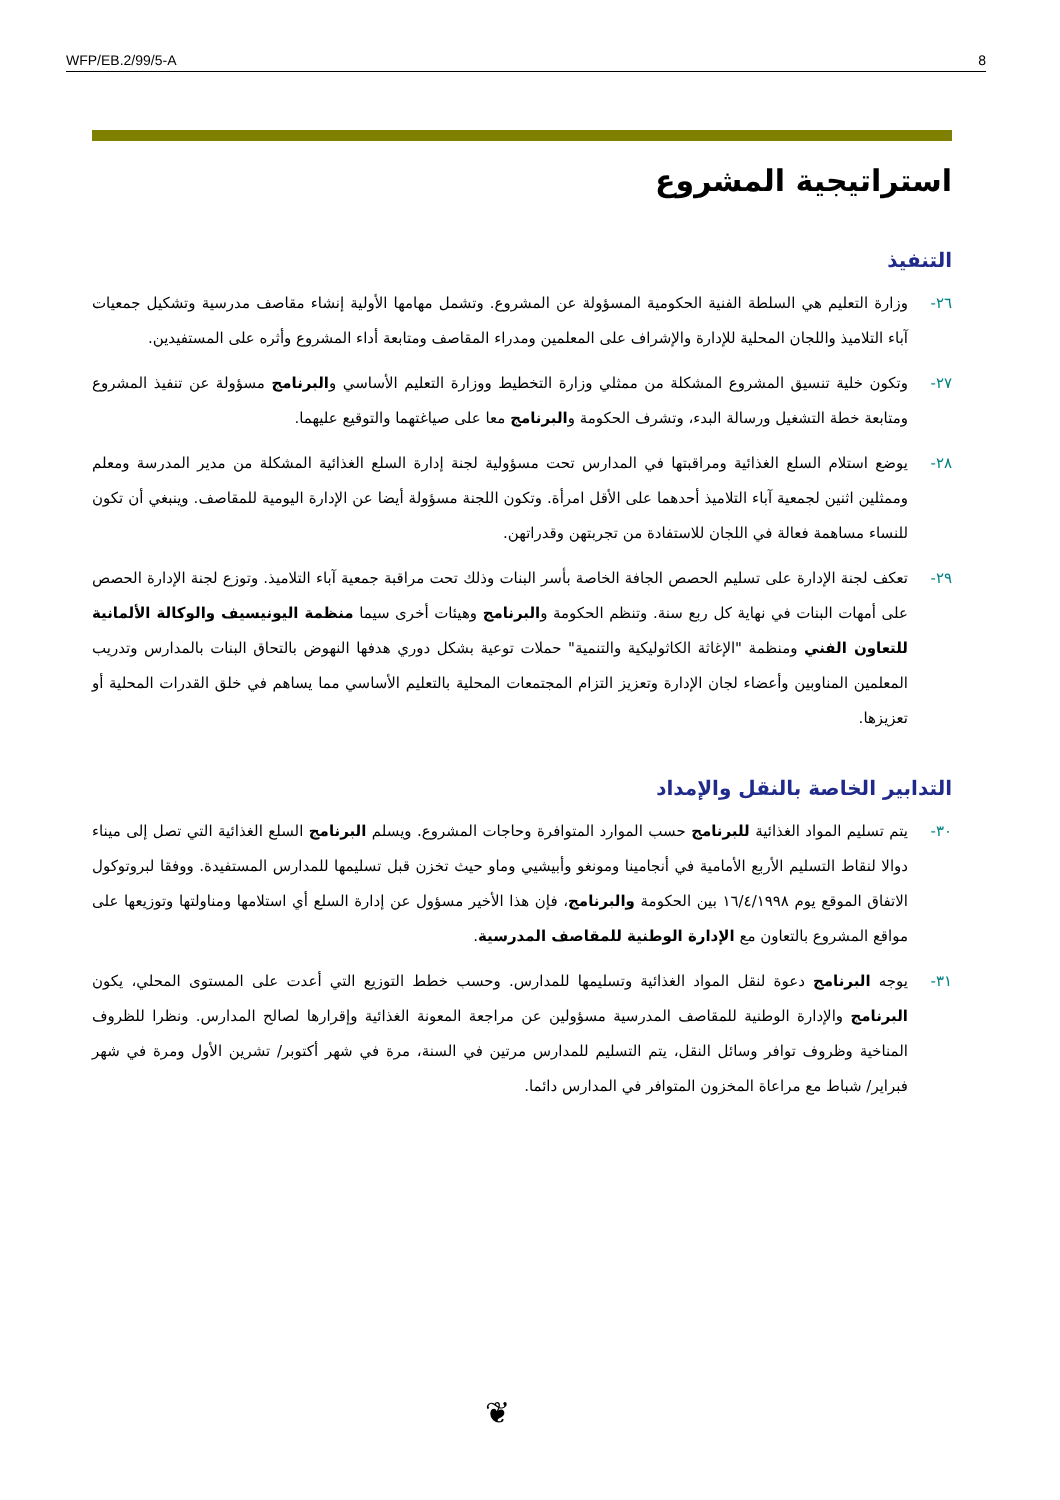WFP/EB.2/99/5-A 8
استراتيجية المشروع
التنفيذ
٢٦- وزارة التعليم هي السلطة الفنية الحكومية المسؤولة عن المشروع. وتشمل مهامها الأولية إنشاء مقاصف مدرسية وتشكيل جمعيات آباء التلاميذ واللجان المحلية للإدارة والإشراف على المعلمين ومدراء المقاصف ومتابعة أداء المشروع وأثره على المستفيدين.
٢٧- وتكون خلية تنسيق المشروع المشكلة من ممثلي وزارة التخطيط ووزارة التعليم الأساسي والبرنامج مسؤولة عن تنفيذ المشروع ومتابعة خطة التشغيل ورسالة البدء، وتشرف الحكومة والبرنامج معا على صياغتهما والتوقيع عليهما.
٢٨- يوضع استلام السلع الغذائية ومراقبتها في المدارس تحت مسؤولية لجنة إدارة السلع الغذائية المشكلة من مدير المدرسة ومعلم وممثلين اثنين لجمعية آباء التلاميذ أحدهما على الأقل امرأة. وتكون اللجنة مسؤولة أيضا عن الإدارة اليومية للمقاصف. وينبغي أن تكون للنساء مساهمة فعالة في اللجان للاستفادة من تجربتهن وقدراتهن.
٢٩- تعكف لجنة الإدارة على تسليم الحصص الجافة الخاصة بأسر البنات وذلك تحت مراقبة جمعية آباء التلاميذ. وتوزع لجنة الإدارة الحصص على أمهات البنات في نهاية كل ربع سنة. وتنظم الحكومة والبرنامج وهيئات أخرى سيما منظمة اليونيسيف والوكالة الألمانية للتعاون الفني ومنظمة "الإغاثة الكاثوليكية والتنمية" حملات توعية بشكل دوري هدفها النهوض بالتحاق البنات بالمدارس وتدريب المعلمين المناوبين وأعضاء لجان الإدارة وتعزيز التزام المجتمعات المحلية بالتعليم الأساسي مما يساهم في خلق القدرات المحلية أو تعزيزها.
التدابير الخاصة بالنقل والإمداد
٣٠- يتم تسليم المواد الغذائية للبرنامج حسب الموارد المتوافرة وحاجات المشروع. ويسلم البرنامج السلع الغذائية التي تصل إلى ميناء دوالا لنقاط التسليم الأربع الأمامية في أنجامينا ومونغو وأبيشيي وماو حيث تخزن قبل تسليمها للمدارس المستفيدة. ووفقا لبروتوكول الاتفاق الموقع يوم ١٦/٤/١٩٩٨ بين الحكومة والبرنامج، فإن هذا الأخير مسؤول عن إدارة السلع أي استلامها ومناولتها وتوزيعها على مواقع المشروع بالتعاون مع الإدارة الوطنية للمقاصف المدرسية.
٣١- يوجه البرنامج دعوة لنقل المواد الغذائية وتسليمها للمدارس. وحسب خطط التوزيع التي أعدت على المستوى المحلي، يكون البرنامج والإدارة الوطنية للمقاصف المدرسية مسؤولين عن مراجعة المعونة الغذائية وإقرارها لصالح المدارس. ونظرا للظروف المناخية وظروف توافر وسائل النقل، يتم التسليم للمدارس مرتين في السنة، مرة في شهر أكتوبر/ تشرين الأول ومرة في شهر فبراير/ شباط مع مراعاة المخزون المتوافر في المدارس دائما.
❦